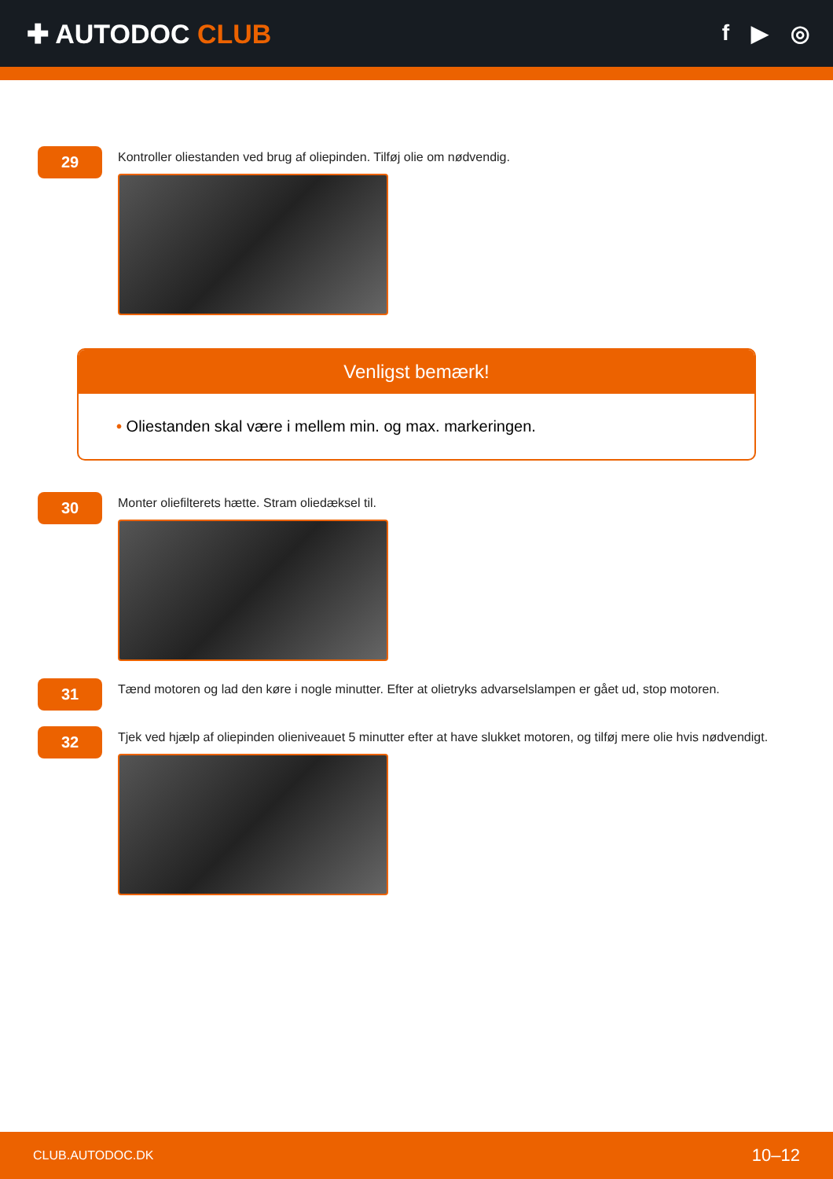✚ AUTODOC CLUB
f ▶ ◎
29
Kontroller oliestanden ved brug af oliepinden. Tilføj olie om nødvendig.
Venligst bemærk!
• Oliestanden skal være i mellem min. og max. markeringen.
30
Monter oliefilterets hætte. Stram oliedæksel til.
31
Tænd motoren og lad den køre i nogle minutter. Efter at olietryks advarselslampen er gået ud, stop motoren.
32
Tjek ved hjælp af oliepinden olieniveauet 5 minutter efter at have slukket motoren, og tilføj mere olie hvis nødvendigt.
CLUB.AUTODOC.DK 10–12